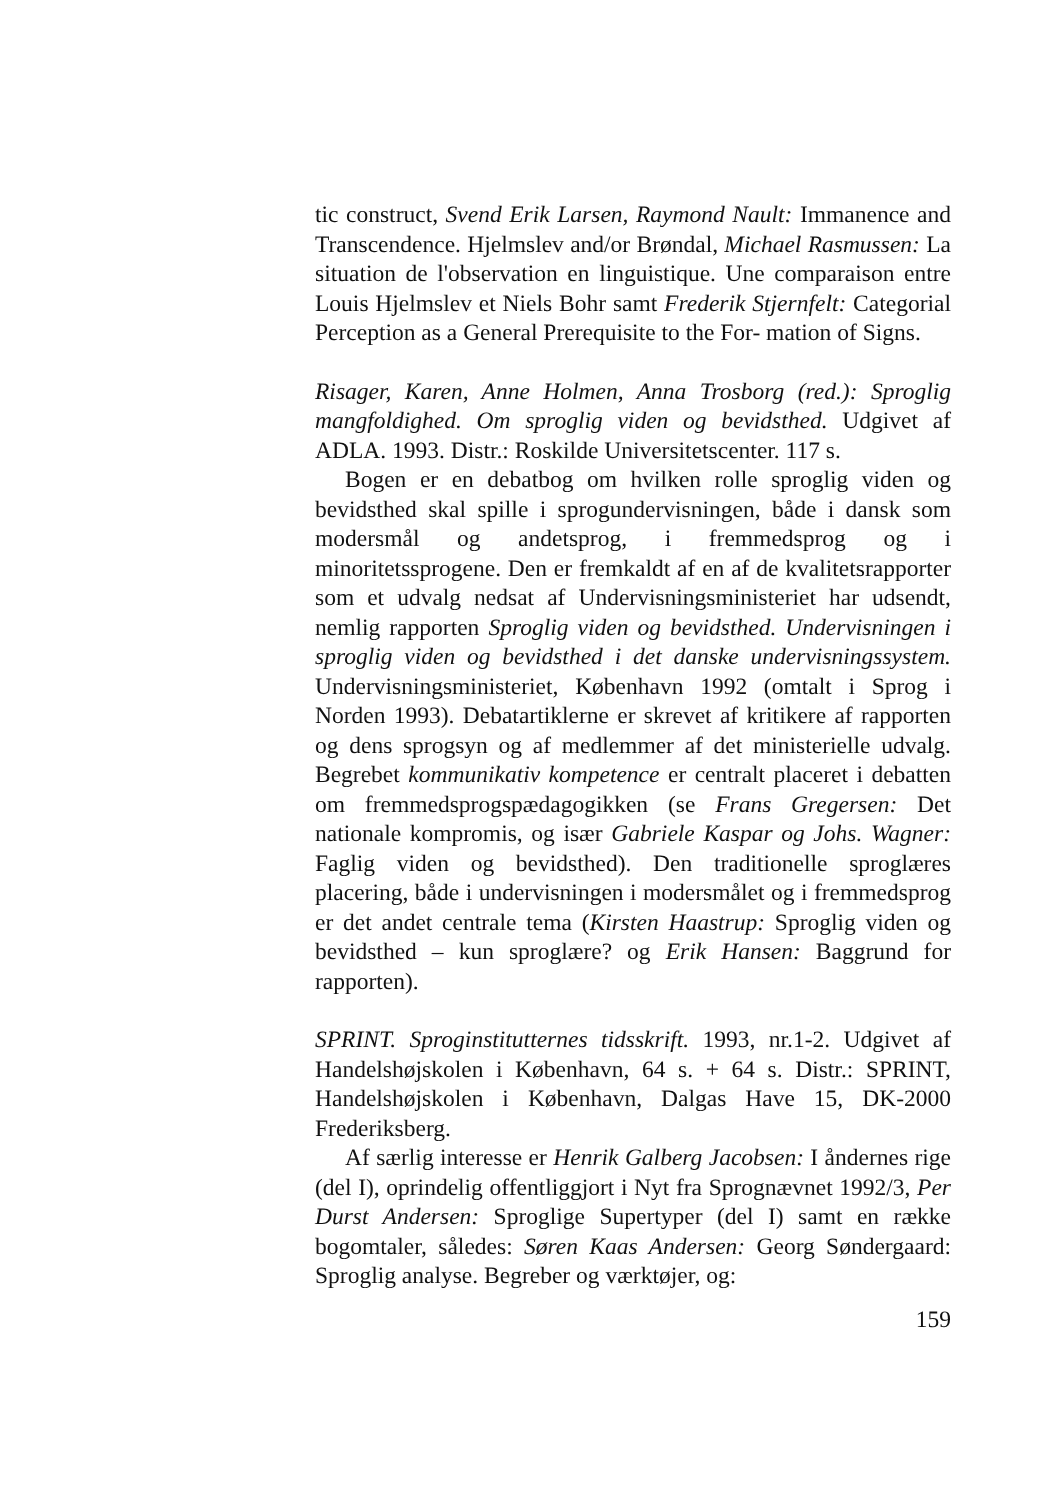tic construct, Svend Erik Larsen, Raymond Nault: Immanence and Transcendence. Hjelmslev and/or Brøndal, Michael Rasmussen: La situation de l'observation en linguistique. Une comparaison entre Louis Hjelmslev et Niels Bohr samt Frederik Stjernfelt: Categorial Perception as a General Prerequisite to the For- mation of Signs.
Risager, Karen, Anne Holmen, Anna Trosborg (red.): Sproglig mangfoldighed. Om sproglig viden og bevidsthed. Udgivet af ADLA. 1993. Distr.: Roskilde Universitetscenter. 117 s.
Bogen er en debatbog om hvilken rolle sproglig viden og bevidsthed skal spille i sprogundervisningen, både i dansk som modersmål og andetsprog, i fremmedsprog og i minoritetssprogene. Den er fremkaldt af en af de kvalitetsrapporter som et udvalg nedsat af Undervisningsministeriet har udsendt, nemlig rapporten Sproglig viden og bevidsthed. Undervisningen i sproglig viden og bevidsthed i det danske undervisningssystem. Undervisningsministeriet, København 1992 (omtalt i Sprog i Norden 1993). Debatartiklerne er skrevet af kritikere af rapporten og dens sprogsyn og af medlemmer af det ministerielle udvalg. Begrebet kommunikativ kompetence er centralt placeret i debatten om fremmedsprogspædagogikken (se Frans Gregersen: Det nationale kompromis, og især Gabriele Kaspar og Johs. Wagner: Faglig viden og bevidsthed). Den traditionelle sproglæres placering, både i undervisningen i modersmålet og i fremmedsprog er det andet centrale tema (Kirsten Haastrup: Sproglig viden og bevidsthed – kun sproglære? og Erik Hansen: Baggrund for rapporten).
SPRINT. Sproginstitutternes tidsskrift. 1993, nr.1-2. Udgivet af Handelshøjskolen i København, 64 s. + 64 s. Distr.: SPRINT, Handelshøjskolen i København, Dalgas Have 15, DK-2000 Frederiksberg.
Af særlig interesse er Henrik Galberg Jacobsen: I åndernes rige (del I), oprindelig offentliggjort i Nyt fra Sprognævnet 1992/3, Per Durst Andersen: Sproglige Supertyper (del I) samt en række bogomtaler, således: Søren Kaas Andersen: Georg Søndergaard: Sproglig analyse. Begreber og værktøjer, og:
159